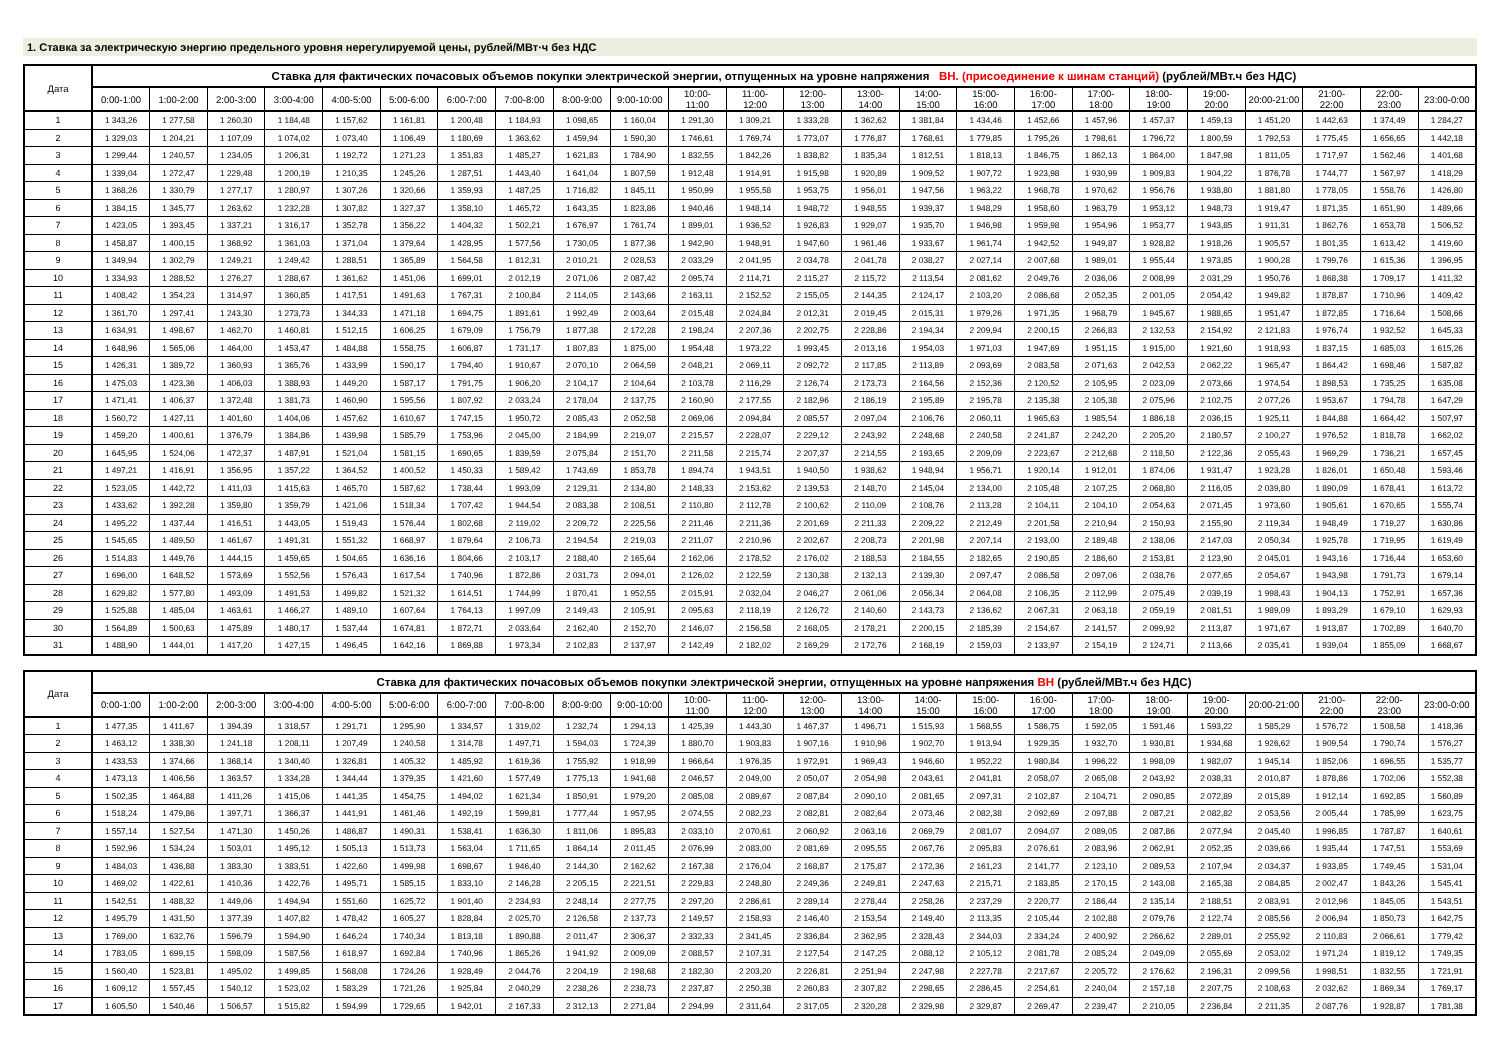1. Ставка за электрическую энергию предельного уровня нерегулируемой цены, рублей/МВт·ч без НДС
| Дата | Ставка для фактических почасовых объемов покупки электрической энергии, отпущенных на уровне напряжения ВН. (присоединение к шинам станций) (рублей/МВт.ч без НДС) | | | | | | | | | | | | | | | | | | | | | | | |
| --- | --- | --- | --- | --- | --- | --- | --- | --- | --- | --- | --- | --- | --- | --- | --- | --- | --- | --- | --- | --- | --- | --- | --- | --- |
| | 0:00-1:00 | 1:00-2:00 | 2:00-3:00 | 3:00-4:00 | 4:00-5:00 | 5:00-6:00 | 6:00-7:00 | 7:00-8:00 | 8:00-9:00 | 9:00-10:00 | 10:00- 11:00 | 11:00- 12:00 | 12:00- 13:00 | 13:00- 14:00 | 14:00- 15:00 | 15:00- 16:00 | 16:00- 17:00 | 17:00- 18:00 | 18:00- 19:00 | 19:00- 20:00 | 20:00-21:00 | 21:00- 22:00 | 22:00- 23:00 | 23:00-0:00 |
| 1 | 1 343,26 | 1 277,58 | 1 260,30 | 1 184,48 | 1 157,62 | 1 161,81 | 1 200,48 | 1 184,93 | 1 098,65 | 1 160,04 | 1 291,30 | 1 309,21 | 1 333,28 | 1 362,62 | 1 381,84 | 1 434,46 | 1 452,66 | 1 457,96 | 1 457,37 | 1 459,13 | 1 451,20 | 1 442,63 | 1 374,49 | 1 284,27 |
| 2 | 1 329,03 | 1 204,21 | 1 107,09 | 1 074,02 | 1 073,40 | 1 106,49 | 1 180,69 | 1 363,62 | 1 459,94 | 1 590,30 | 1 746,61 | 1 769,74 | 1 773,07 | 1 776,87 | 1 768,61 | 1 779,85 | 1 795,26 | 1 798,61 | 1 796,72 | 1 800,59 | 1 792,53 | 1 775,45 | 1 656,65 | 1 442,18 |
| 3 | 1 299,44 | 1 240,57 | 1 234,05 | 1 206,31 | 1 192,72 | 1 271,23 | 1 351,83 | 1 485,27 | 1 621,83 | 1 784,90 | 1 832,55 | 1 842,26 | 1 838,82 | 1 835,34 | 1 812,51 | 1 818,13 | 1 846,75 | 1 862,13 | 1 864,00 | 1 847,98 | 1 811,05 | 1 717,97 | 1 562,46 | 1 401,68 |
| 4 | 1 339,04 | 1 272,47 | 1 229,48 | 1 200,19 | 1 210,35 | 1 245,26 | 1 287,51 | 1 443,40 | 1 641,04 | 1 807,59 | 1 912,48 | 1 914,91 | 1 915,98 | 1 920,89 | 1 909,52 | 1 907,72 | 1 923,98 | 1 930,99 | 1 909,83 | 1 904,22 | 1 876,78 | 1 744,77 | 1 567,97 | 1 418,29 |
| 5 | 1 368,26 | 1 330,79 | 1 277,17 | 1 280,97 | 1 307,26 | 1 320,66 | 1 359,93 | 1 487,25 | 1 716,82 | 1 845,11 | 1 950,99 | 1 955,58 | 1 953,75 | 1 956,01 | 1 947,56 | 1 963,22 | 1 968,78 | 1 970,62 | 1 956,76 | 1 938,80 | 1 881,80 | 1 778,05 | 1 558,76 | 1 426,80 |
| 6 | 1 384,15 | 1 345,77 | 1 263,62 | 1 232,28 | 1 307,82 | 1 327,37 | 1 358,10 | 1 465,72 | 1 643,35 | 1 823,86 | 1 940,46 | 1 948,14 | 1 948,72 | 1 948,55 | 1 939,37 | 1 948,29 | 1 958,60 | 1 963,79 | 1 953,12 | 1 948,73 | 1 919,47 | 1 871,35 | 1 651,90 | 1 489,66 |
| 7 | 1 423,05 | 1 393,45 | 1 337,21 | 1 316,17 | 1 352,78 | 1 356,22 | 1 404,32 | 1 502,21 | 1 676,97 | 1 761,74 | 1 899,01 | 1 936,52 | 1 926,83 | 1 929,07 | 1 935,70 | 1 946,98 | 1 959,98 | 1 954,96 | 1 953,77 | 1 943,85 | 1 911,31 | 1 862,76 | 1 653,78 | 1 506,52 |
| 8 | 1 458,87 | 1 400,15 | 1 368,92 | 1 361,03 | 1 371,04 | 1 379,64 | 1 428,95 | 1 577,56 | 1 730,05 | 1 877,36 | 1 942,90 | 1 948,91 | 1 947,60 | 1 961,46 | 1 933,67 | 1 961,74 | 1 942,52 | 1 949,87 | 1 928,82 | 1 918,26 | 1 905,57 | 1 801,35 | 1 613,42 | 1 419,60 |
| 9 | 1 349,94 | 1 302,79 | 1 249,21 | 1 249,42 | 1 288,51 | 1 365,89 | 1 564,58 | 1 812,31 | 2 010,21 | 2 028,53 | 2 033,29 | 2 041,95 | 2 034,78 | 2 041,78 | 2 038,27 | 2 027,14 | 2 007,68 | 1 989,01 | 1 955,44 | 1 973,85 | 1 900,28 | 1 799,76 | 1 615,36 | 1 396,95 |
| 10 | 1 334,93 | 1 288,52 | 1 276,27 | 1 288,67 | 1 361,62 | 1 451,06 | 1 699,01 | 2 012,19 | 2 071,06 | 2 087,42 | 2 095,74 | 2 114,71 | 2 115,27 | 2 115,72 | 2 113,54 | 2 081,62 | 2 049,76 | 2 036,06 | 2 008,99 | 2 031,29 | 1 950,76 | 1 868,38 | 1 709,17 | 1 411,32 |
| 11 | 1 408,42 | 1 354,23 | 1 314,97 | 1 360,85 | 1 417,51 | 1 491,63 | 1 767,31 | 2 100,84 | 2 114,05 | 2 143,66 | 2 163,11 | 2 152,52 | 2 155,05 | 2 144,35 | 2 124,17 | 2 103,20 | 2 086,68 | 2 052,35 | 2 001,05 | 2 054,42 | 1 949,82 | 1 878,87 | 1 710,96 | 1 409,42 |
| 12 | 1 361,70 | 1 297,41 | 1 243,30 | 1 273,73 | 1 344,33 | 1 471,18 | 1 694,75 | 1 891,61 | 1 992,49 | 2 003,64 | 2 015,48 | 2 024,84 | 2 012,31 | 2 019,45 | 2 015,31 | 1 979,26 | 1 971,35 | 1 968,79 | 1 945,67 | 1 988,65 | 1 951,47 | 1 872,85 | 1 716,64 | 1 508,66 |
| 13 | 1 634,91 | 1 498,67 | 1 462,70 | 1 460,81 | 1 512,15 | 1 606,25 | 1 679,09 | 1 756,79 | 1 877,38 | 2 172,28 | 2 198,24 | 2 207,36 | 2 202,75 | 2 228,86 | 2 194,34 | 2 209,94 | 2 200,15 | 2 266,83 | 2 132,53 | 2 154,92 | 2 121,83 | 1 976,74 | 1 932,52 | 1 645,33 |
| 14 | 1 648,96 | 1 565,06 | 1 464,00 | 1 453,47 | 1 484,88 | 1 558,75 | 1 606,87 | 1 731,17 | 1 807,83 | 1 875,00 | 1 954,48 | 1 973,22 | 1 993,45 | 2 013,16 | 1 954,03 | 1 971,03 | 1 947,69 | 1 951,15 | 1 915,00 | 1 921,60 | 1 918,93 | 1 837,15 | 1 685,03 | 1 615,26 |
| 15 | 1 426,31 | 1 389,72 | 1 360,93 | 1 365,76 | 1 433,99 | 1 590,17 | 1 794,40 | 1 910,67 | 2 070,10 | 2 064,59 | 2 048,21 | 2 069,11 | 2 092,72 | 2 117,85 | 2 113,89 | 2 093,69 | 2 083,58 | 2 071,63 | 2 042,53 | 2 062,22 | 1 965,47 | 1 864,42 | 1 698,46 | 1 587,82 |
| 16 | 1 475,03 | 1 423,36 | 1 406,03 | 1 388,93 | 1 449,20 | 1 587,17 | 1 791,75 | 1 906,20 | 2 104,17 | 2 104,64 | 2 103,78 | 2 116,29 | 2 126,74 | 2 173,73 | 2 164,56 | 2 152,36 | 2 120,52 | 2 105,95 | 2 023,09 | 2 073,66 | 1 974,54 | 1 898,53 | 1 735,25 | 1 635,08 |
| 17 | 1 471,41 | 1 406,37 | 1 372,48 | 1 381,73 | 1 460,90 | 1 595,56 | 1 807,92 | 2 033,24 | 2 178,04 | 2 137,75 | 2 160,90 | 2 177,55 | 2 182,96 | 2 186,19 | 2 195,89 | 2 195,78 | 2 135,38 | 2 105,38 | 2 075,96 | 2 102,75 | 2 077,26 | 1 953,67 | 1 794,78 | 1 647,29 |
| 18 | 1 560,72 | 1 427,11 | 1 401,60 | 1 404,06 | 1 457,62 | 1 610,67 | 1 747,15 | 1 950,72 | 2 085,43 | 2 052,58 | 2 069,06 | 2 094,84 | 2 085,57 | 2 097,04 | 2 106,76 | 2 060,11 | 1 965,63 | 1 985,54 | 1 886,18 | 2 036,15 | 1 925,11 | 1 844,88 | 1 664,42 | 1 507,97 |
| 19 | 1 459,20 | 1 400,61 | 1 376,79 | 1 384,86 | 1 439,98 | 1 585,79 | 1 753,96 | 2 045,00 | 2 184,99 | 2 219,07 | 2 215,57 | 2 228,07 | 2 229,12 | 2 243,92 | 2 248,68 | 2 240,58 | 2 241,87 | 2 242,20 | 2 205,20 | 2 180,57 | 2 100,27 | 1 976,52 | 1 818,78 | 1 662,02 |
| 20 | 1 645,95 | 1 524,06 | 1 472,37 | 1 487,91 | 1 521,04 | 1 581,15 | 1 690,65 | 1 839,59 | 2 075,84 | 2 151,70 | 2 211,58 | 2 215,74 | 2 207,37 | 2 214,55 | 2 193,65 | 2 209,09 | 2 223,67 | 2 212,68 | 2 118,50 | 2 122,36 | 2 055,43 | 1 969,29 | 1 736,21 | 1 657,45 |
| 21 | 1 497,21 | 1 416,91 | 1 356,95 | 1 357,22 | 1 364,52 | 1 400,52 | 1 450,33 | 1 589,42 | 1 743,69 | 1 853,78 | 1 894,74 | 1 943,51 | 1 940,50 | 1 938,62 | 1 948,94 | 1 956,71 | 1 920,14 | 1 912,01 | 1 874,06 | 1 931,47 | 1 923,28 | 1 826,01 | 1 650,48 | 1 593,46 |
| 22 | 1 523,05 | 1 442,72 | 1 411,03 | 1 415,63 | 1 465,70 | 1 587,62 | 1 738,44 | 1 993,09 | 2 129,31 | 2 134,80 | 2 148,33 | 2 153,62 | 2 139,53 | 2 148,70 | 2 145,04 | 2 134,00 | 2 105,48 | 2 107,25 | 2 068,80 | 2 116,05 | 2 039,80 | 1 890,09 | 1 678,41 | 1 613,72 |
| 23 | 1 433,62 | 1 392,28 | 1 359,80 | 1 359,79 | 1 421,06 | 1 518,34 | 1 707,42 | 1 944,54 | 2 083,38 | 2 108,51 | 2 110,80 | 2 112,78 | 2 100,62 | 2 110,09 | 2 108,76 | 2 113,28 | 2 104,11 | 2 104,10 | 2 054,63 | 2 071,45 | 1 973,60 | 1 905,61 | 1 670,65 | 1 555,74 |
| 24 | 1 495,22 | 1 437,44 | 1 416,51 | 1 443,05 | 1 519,43 | 1 576,44 | 1 802,68 | 2 119,02 | 2 209,72 | 2 225,56 | 2 211,46 | 2 211,36 | 2 201,69 | 2 211,33 | 2 209,22 | 2 212,49 | 2 201,58 | 2 210,94 | 2 150,93 | 2 155,90 | 2 119,34 | 1 948,49 | 1 719,27 | 1 630,86 |
| 25 | 1 545,65 | 1 489,50 | 1 461,67 | 1 491,31 | 1 551,32 | 1 668,97 | 1 879,64 | 2 106,73 | 2 194,54 | 2 219,03 | 2 211,07 | 2 210,96 | 2 202,67 | 2 208,73 | 2 201,98 | 2 207,14 | 2 193,00 | 2 189,48 | 2 138,06 | 2 147,03 | 2 050,34 | 1 925,78 | 1 719,95 | 1 619,49 |
| 26 | 1 514,83 | 1 449,76 | 1 444,15 | 1 459,65 | 1 504,65 | 1 636,16 | 1 804,66 | 2 103,17 | 2 188,40 | 2 165,64 | 2 162,06 | 2 178,52 | 2 176,02 | 2 188,53 | 2 184,55 | 2 182,65 | 2 190,85 | 2 186,60 | 2 153,81 | 2 123,90 | 2 045,01 | 1 943,16 | 1 716,44 | 1 653,60 |
| 27 | 1 696,00 | 1 648,52 | 1 573,69 | 1 552,56 | 1 576,43 | 1 617,54 | 1 740,96 | 1 872,86 | 2 031,73 | 2 094,01 | 2 126,02 | 2 122,59 | 2 130,38 | 2 132,13 | 2 139,30 | 2 097,47 | 2 086,58 | 2 097,06 | 2 038,76 | 2 077,65 | 2 054,67 | 1 943,98 | 1 791,73 | 1 679,14 |
| 28 | 1 629,82 | 1 577,80 | 1 493,09 | 1 491,53 | 1 499,82 | 1 521,32 | 1 614,51 | 1 744,99 | 1 870,41 | 1 952,55 | 2 015,91 | 2 032,04 | 2 046,27 | 2 061,06 | 2 056,34 | 2 064,08 | 2 106,35 | 2 112,99 | 2 075,49 | 2 039,19 | 1 998,43 | 1 904,13 | 1 752,91 | 1 657,36 |
| 29 | 1 525,88 | 1 485,04 | 1 463,61 | 1 466,27 | 1 489,10 | 1 607,64 | 1 764,13 | 1 997,09 | 2 149,43 | 2 105,91 | 2 095,63 | 2 118,19 | 2 126,72 | 2 140,60 | 2 143,73 | 2 136,62 | 2 067,31 | 2 063,18 | 2 059,19 | 2 081,51 | 1 989,09 | 1 893,29 | 1 679,10 | 1 629,93 |
| 30 | 1 564,89 | 1 500,63 | 1 475,89 | 1 480,17 | 1 537,44 | 1 674,81 | 1 872,71 | 2 033,64 | 2 162,40 | 2 152,70 | 2 146,07 | 2 156,58 | 2 168,05 | 2 178,21 | 2 200,15 | 2 185,39 | 2 154,67 | 2 141,57 | 2 099,92 | 2 113,87 | 1 971,67 | 1 913,87 | 1 702,89 | 1 640,70 |
| 31 | 1 488,90 | 1 444,01 | 1 417,20 | 1 427,15 | 1 496,45 | 1 642,16 | 1 869,88 | 1 973,34 | 2 102,83 | 2 137,97 | 2 142,49 | 2 182,02 | 2 169,29 | 2 172,76 | 2 168,19 | 2 159,03 | 2 133,97 | 2 154,19 | 2 124,71 | 2 113,66 | 2 035,41 | 1 939,04 | 1 855,09 | 1 668,67 |
| Дата | Ставка для фактических почасовых объемов покупки электрической энергии, отпущенных на уровне напряжения ВН (рублей/МВт.ч без НДС) | | | | | | | | | | | | | | | | | | | | | | | |
| --- | --- | --- | --- | --- | --- | --- | --- | --- | --- | --- | --- | --- | --- | --- | --- | --- | --- | --- | --- | --- | --- | --- | --- | --- |
| | 0:00-1:00 | 1:00-2:00 | 2:00-3:00 | 3:00-4:00 | 4:00-5:00 | 5:00-6:00 | 6:00-7:00 | 7:00-8:00 | 8:00-9:00 | 9:00-10:00 | 10:00- 11:00 | 11:00- 12:00 | 12:00- 13:00 | 13:00- 14:00 | 14:00- 15:00 | 15:00- 16:00 | 16:00- 17:00 | 17:00- 18:00 | 18:00- 19:00 | 19:00- 20:00 | 20:00-21:00 | 21:00- 22:00 | 22:00- 23:00 | 23:00-0:00 |
| 1 | 1 477,35 | 1 411,67 | 1 394,39 | 1 318,57 | 1 291,71 | 1 295,90 | 1 334,57 | 1 319,02 | 1 232,74 | 1 294,13 | 1 425,39 | 1 443,30 | 1 467,37 | 1 496,71 | 1 515,93 | 1 568,55 | 1 586,75 | 1 592,05 | 1 591,46 | 1 593,22 | 1 585,29 | 1 576,72 | 1 508,58 | 1 418,36 |
| 2 | 1 463,12 | 1 338,30 | 1 241,18 | 1 208,11 | 1 207,49 | 1 240,58 | 1 314,78 | 1 497,71 | 1 594,03 | 1 724,39 | 1 880,70 | 1 903,83 | 1 907,16 | 1 910,96 | 1 902,70 | 1 913,94 | 1 929,35 | 1 932,70 | 1 930,81 | 1 934,68 | 1 926,62 | 1 909,54 | 1 790,74 | 1 576,27 |
| 3 | 1 433,53 | 1 374,66 | 1 368,14 | 1 340,40 | 1 326,81 | 1 405,32 | 1 485,92 | 1 619,36 | 1 755,92 | 1 918,99 | 1 966,64 | 1 976,35 | 1 972,91 | 1 969,43 | 1 946,60 | 1 952,22 | 1 980,84 | 1 996,22 | 1 998,09 | 1 982,07 | 1 945,14 | 1 852,06 | 1 696,55 | 1 535,77 |
| 4 | 1 473,13 | 1 406,56 | 1 363,57 | 1 334,28 | 1 344,44 | 1 379,35 | 1 421,60 | 1 577,49 | 1 775,13 | 1 941,68 | 2 046,57 | 2 049,00 | 2 050,07 | 2 054,98 | 2 043,61 | 2 041,81 | 2 058,07 | 2 065,08 | 2 043,92 | 2 038,31 | 2 010,87 | 1 878,86 | 1 702,06 | 1 552,38 |
| 5 | 1 502,35 | 1 464,88 | 1 411,26 | 1 415,06 | 1 441,35 | 1 454,75 | 1 494,02 | 1 621,34 | 1 850,91 | 1 979,20 | 2 085,08 | 2 089,67 | 2 087,84 | 2 090,10 | 2 081,65 | 2 097,31 | 2 102,87 | 2 104,71 | 2 090,85 | 2 072,89 | 2 015,89 | 1 912,14 | 1 692,85 | 1 560,89 |
| 6 | 1 518,24 | 1 479,86 | 1 397,71 | 1 366,37 | 1 441,91 | 1 461,46 | 1 492,19 | 1 599,81 | 1 777,44 | 1 957,95 | 2 074,55 | 2 082,23 | 2 082,81 | 2 082,64 | 2 073,46 | 2 082,38 | 2 092,69 | 2 097,88 | 2 087,21 | 2 082,82 | 2 053,56 | 2 005,44 | 1 785,99 | 1 623,75 |
| 7 | 1 557,14 | 1 527,54 | 1 471,30 | 1 450,26 | 1 486,87 | 1 490,31 | 1 538,41 | 1 636,30 | 1 811,06 | 1 895,83 | 2 033,10 | 2 070,61 | 2 060,92 | 2 063,16 | 2 069,79 | 2 081,07 | 2 094,07 | 2 089,05 | 2 087,86 | 2 077,94 | 2 045,40 | 1 996,85 | 1 787,87 | 1 640,61 |
| 8 | 1 592,96 | 1 534,24 | 1 503,01 | 1 495,12 | 1 505,13 | 1 513,73 | 1 563,04 | 1 711,65 | 1 864,14 | 2 011,45 | 2 076,99 | 2 083,00 | 2 081,69 | 2 095,55 | 2 067,76 | 2 095,83 | 2 076,61 | 2 083,96 | 2 062,91 | 2 052,35 | 2 039,66 | 1 935,44 | 1 747,51 | 1 553,69 |
| 9 | 1 484,03 | 1 436,88 | 1 383,30 | 1 383,51 | 1 422,60 | 1 499,98 | 1 698,67 | 1 946,40 | 2 144,30 | 2 162,62 | 2 167,38 | 2 176,04 | 2 168,87 | 2 175,87 | 2 172,36 | 2 161,23 | 2 141,77 | 2 123,10 | 2 089,53 | 2 107,94 | 2 034,37 | 1 933,85 | 1 749,45 | 1 531,04 |
| 10 | 1 469,02 | 1 422,61 | 1 410,36 | 1 422,76 | 1 495,71 | 1 585,15 | 1 833,10 | 2 146,28 | 2 205,15 | 2 221,51 | 2 229,83 | 2 248,80 | 2 249,36 | 2 249,81 | 2 247,63 | 2 215,71 | 2 183,85 | 2 170,15 | 2 143,08 | 2 165,38 | 2 084,85 | 2 002,47 | 1 843,26 | 1 545,41 |
| 11 | 1 542,51 | 1 488,32 | 1 449,06 | 1 494,94 | 1 551,60 | 1 625,72 | 1 901,40 | 2 234,93 | 2 248,14 | 2 277,75 | 2 297,20 | 2 286,61 | 2 289,14 | 2 278,44 | 2 258,26 | 2 237,29 | 2 220,77 | 2 186,44 | 2 135,14 | 2 188,51 | 2 083,91 | 2 012,96 | 1 845,05 | 1 543,51 |
| 12 | 1 495,79 | 1 431,50 | 1 377,39 | 1 407,82 | 1 478,42 | 1 605,27 | 1 828,84 | 2 025,70 | 2 126,58 | 2 137,73 | 2 149,57 | 2 158,93 | 2 146,40 | 2 153,54 | 2 149,40 | 2 113,35 | 2 105,44 | 2 102,88 | 2 079,76 | 2 122,74 | 2 085,56 | 2 006,94 | 1 850,73 | 1 642,75 |
| 13 | 1 769,00 | 1 632,76 | 1 596,79 | 1 594,90 | 1 646,24 | 1 740,34 | 1 813,18 | 1 890,88 | 2 011,47 | 2 306,37 | 2 332,33 | 2 341,45 | 2 336,84 | 2 362,95 | 2 328,43 | 2 344,03 | 2 334,24 | 2 400,92 | 2 266,62 | 2 289,01 | 2 255,92 | 2 110,83 | 2 066,61 | 1 779,42 |
| 14 | 1 783,05 | 1 699,15 | 1 598,09 | 1 587,56 | 1 618,97 | 1 692,84 | 1 740,96 | 1 865,26 | 1 941,92 | 2 009,09 | 2 088,57 | 2 107,31 | 2 127,54 | 2 147,25 | 2 088,12 | 2 105,12 | 2 081,78 | 2 085,24 | 2 049,09 | 2 055,69 | 2 053,02 | 1 971,24 | 1 819,12 | 1 749,35 |
| 15 | 1 560,40 | 1 523,81 | 1 495,02 | 1 499,85 | 1 568,08 | 1 724,26 | 1 928,49 | 2 044,76 | 2 204,19 | 2 198,68 | 2 182,30 | 2 203,20 | 2 226,81 | 2 251,94 | 2 247,98 | 2 227,78 | 2 217,67 | 2 205,72 | 2 176,62 | 2 196,31 | 2 099,56 | 1 998,51 | 1 832,55 | 1 721,91 |
| 16 | 1 609,12 | 1 557,45 | 1 540,12 | 1 523,02 | 1 583,29 | 1 721,26 | 1 925,84 | 2 040,29 | 2 238,26 | 2 238,73 | 2 237,87 | 2 250,38 | 2 260,83 | 2 307,82 | 2 298,65 | 2 286,45 | 2 254,61 | 2 240,04 | 2 157,18 | 2 207,75 | 2 108,63 | 2 032,62 | 1 869,34 | 1 769,17 |
| 17 | 1 605,50 | 1 540,46 | 1 506,57 | 1 515,82 | 1 594,99 | 1 729,65 | 1 942,01 | 2 167,33 | 2 312,13 | 2 271,84 | 2 294,99 | 2 311,64 | 2 317,05 | 2 320,28 | 2 329,98 | 2 329,87 | 2 269,47 | 2 239,47 | 2 210,05 | 2 236,84 | 2 211,35 | 2 087,76 | 1 928,87 | 1 781,38 |